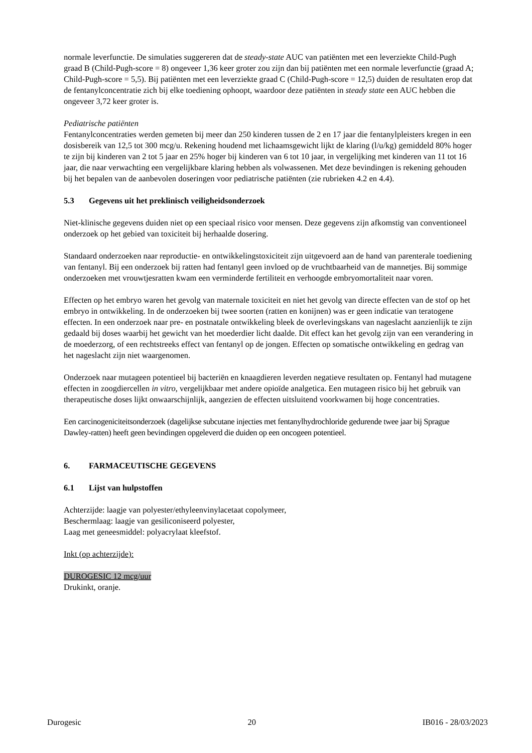normale leverfunctie. De simulaties suggereren dat de steady-state AUC van patiënten met een leverziekte Child-Pugh graad B (Child-Pugh-score = 8) ongeveer 1,36 keer groter zou zijn dan bij patiënten met een normale leverfunctie (graad A; Child-Pugh-score = 5,5). Bij patiënten met een leverziekte graad C (Child-Pugh-score = 12,5) duiden de resultaten erop dat de fentanylconcentratie zich bij elke toediening ophoopt, waardoor deze patiënten in steady state een AUC hebben die ongeveer 3,72 keer groter is.
Pediatrische patiënten
Fentanylconcentraties werden gemeten bij meer dan 250 kinderen tussen de 2 en 17 jaar die fentanylpleisters kregen in een dosisbereik van 12,5 tot 300 mcg/u. Rekening houdend met lichaamsgewicht lijkt de klaring (l/u/kg) gemiddeld 80% hoger te zijn bij kinderen van 2 tot 5 jaar en 25% hoger bij kinderen van 6 tot 10 jaar, in vergelijking met kinderen van 11 tot 16 jaar, die naar verwachting een vergelijkbare klaring hebben als volwassenen. Met deze bevindingen is rekening gehouden bij het bepalen van de aanbevolen doseringen voor pediatrische patiënten (zie rubrieken 4.2 en 4.4).
5.3 Gegevens uit het preklinisch veiligheidsonderzoek
Niet-klinische gegevens duiden niet op een speciaal risico voor mensen. Deze gegevens zijn afkomstig van conventioneel onderzoek op het gebied van toxiciteit bij herhaalde dosering.
Standaard onderzoeken naar reproductie- en ontwikkelingstoxiciteit zijn uitgevoerd aan de hand van parenterale toediening van fentanyl. Bij een onderzoek bij ratten had fentanyl geen invloed op de vruchtbaarheid van de mannetjes. Bij sommige onderzoeken met vrouwtjesratten kwam een verminderde fertiliteit en verhoogde embryomortaliteit naar voren.
Effecten op het embryo waren het gevolg van maternale toxiciteit en niet het gevolg van directe effecten van de stof op het embryo in ontwikkeling. In de onderzoeken bij twee soorten (ratten en konijnen) was er geen indicatie van teratogene effecten. In een onderzoek naar pre- en postnatale ontwikkeling bleek de overlevingskans van nageslacht aanzienlijk te zijn gedaald bij doses waarbij het gewicht van het moederdier licht daalde. Dit effect kan het gevolg zijn van een verandering in de moederzorg, of een rechtstreeks effect van fentanyl op de jongen. Effecten op somatische ontwikkeling en gedrag van het nageslacht zijn niet waargenomen.
Onderzoek naar mutageen potentieel bij bacteriën en knaagdieren leverden negatieve resultaten op. Fentanyl had mutagene effecten in zoogdiercellen in vitro, vergelijkbaar met andere opioïde analgetica. Een mutageen risico bij het gebruik van therapeutische doses lijkt onwaarschijnlijk, aangezien de effecten uitsluitend voorkwamen bij hoge concentraties.
Een carcinogeniciteitsonderzoek (dagelijkse subcutane injecties met fentanylhydrochloride gedurende twee jaar bij Sprague Dawley-ratten) heeft geen bevindingen opgeleverd die duiden op een oncogeen potentieel.
6. FARMACEUTISCHE GEGEVENS
6.1 Lijst van hulpstoffen
Achterzijde: laagje van polyester/ethyleenvinylacetaat copolymeer,
Beschermlaag: laagje van gesiliconiseerd polyester,
Laag met geneesmiddel: polyacrylaat kleefstof.
Inkt (op achterzijde):
DUROGESIC 12 mcg/uur
Drukinkt, oranje.
Durogesic 20 IB016 - 28/03/2023